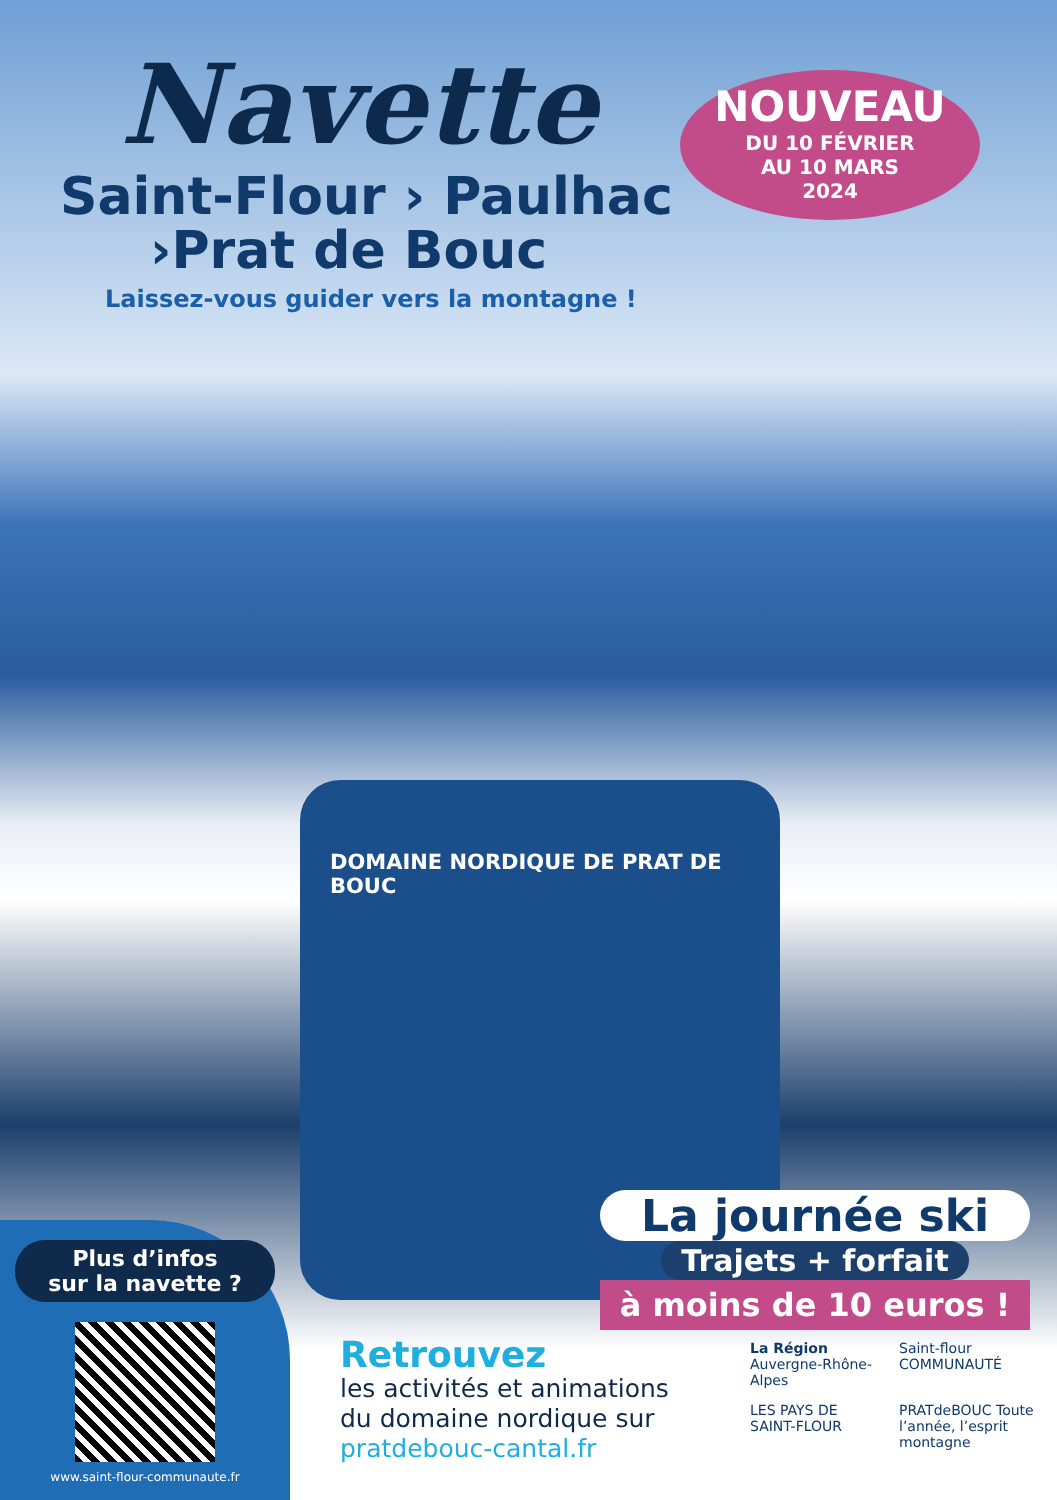Navette
Saint-Flour › Paulhac
›Prat de Bouc
Laissez-vous guider vers la montagne !
NOUVEAU
DU 10 FÉVRIER
AU 10 MARS
2024
DOMAINE NORDIQUE DE PRAT DE BOUC
La journée ski
Trajets + forfait
à moins de 10 euros !
Plus d’infos
sur la navette ?
www.saint-flour-communaute.fr
Retrouvez
les activités et animations
du domaine nordique sur
pratdebouc-cantal.fr
La Région
Auvergne-Rhône-Alpes
Saint-flour COMMUNAUTÉ
LES PAYS DE SAINT-FLOUR
PRATdeBOUC Toute l’année, l’esprit montagne